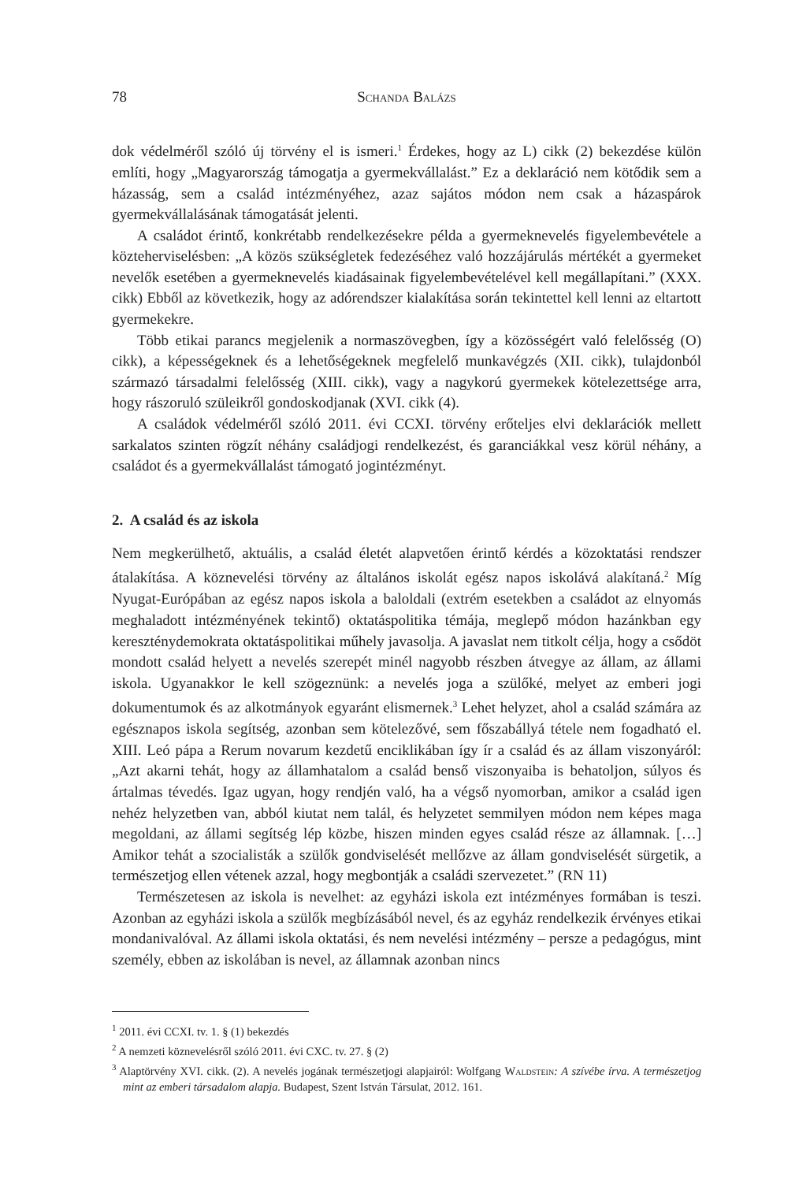78 Schanda Balázs
dok védelméről szóló új törvény el is ismeri.<sup>1</sup> Érdekes, hogy az L) cikk (2) bekezdése külön említi, hogy „Magyarország támogatja a gyermekvállalást.” Ez a deklaráció nem kötődik sem a házasság, sem a család intézményéhez, azaz sajátos módon nem csak a házaspárok gyermekvállalásának támogatását jelenti.
A családot érintő, konkrétabb rendelkezésekre példa a gyermeknevelés figyelembevétele a közteherviselésben: „A közös szükségletek fedezéséhez való hozzájárulás mértékét a gyermeket nevelők esetében a gyermeknevelés kiadásainak figyelembevételével kell megállapítani.” (XXX. cikk) Ebből az következik, hogy az adórendszer kialakítása során tekintettel kell lenni az eltartott gyermekekre.
Több etikai parancs megjelenik a normaszövegben, így a közösségért való felelősség (O) cikk), a képességeknek és a lehetőségeknek megfelelő munkavégzés (XII. cikk), tulajdonból származó társadalmi felelősség (XIII. cikk), vagy a nagykorú gyermekek kötelezettsége arra, hogy rászoruló szüleikről gondoskodjanak (XVI. cikk (4).
A családok védelméről szóló 2011. évi CCXI. törvény erőteljes elvi deklarációk mellett sarkalatos szinten rögzít néhány családjogi rendelkezést, és garanciákkal vesz körül néhány, a családot és a gyermekvállalást támogató jogintézményt.
2. A család és az iskola
Nem megkerülhető, aktuális, a család életét alapvetően érintő kérdés a közoktatási rendszer átalakítása. A köznevelési törvény az általános iskolát egész napos iskolává alakítaná.<sup>2</sup> Míg Nyugat-Európában az egész napos iskola a baloldali (extrém esetekben a családot az elnyomás meghaladott intézményének tekintő) oktatáspolitika témája, meglepő módon hazánkban egy kereszténydemokrata oktatáspolitikai műhely javasolja. A javaslat nem titkolt célja, hogy a csődöt mondott család helyett a nevelés szerepét minél nagyobb részben átvegye az állam, az állami iskola. Ugyanakkor le kell szögeznünk: a nevelés joga a szülőké, melyet az emberi jogi dokumentumok és az alkotmányok egyaránt elismernek.<sup>3</sup> Lehet helyzet, ahol a család számára az egésznapos iskola segítség, azonban sem kötelezővé, sem főszabállyá tétele nem fogadható el. XIII. Leó pápa a Rerum novarum kezdetű enciklikában így ír a család és az állam viszonyáról: „Azt akarni tehát, hogy az államhatalom a család benső viszonyaiba is behatoljon, súlyos és ártalmas tévedés. Igaz ugyan, hogy rendjén való, ha a végső nyomorban, amikor a család igen nehéz helyzetben van, abból kiutat nem talál, és helyzetet semmilyen módon nem képes maga megoldani, az állami segítség lép közbe, hiszen minden egyes család része az államnak. […] Amikor tehát a szocialisták a szülők gondviselését mellőzve az állam gondviselését sürgetik, a természetjog ellen vétenek azzal, hogy megbontják a családi szervezetet.” (RN 11)
Természetesen az iskola is nevelhet: az egyházi iskola ezt intézményes formában is teszi. Azonban az egyházi iskola a szülők megbízásából nevel, és az egyház rendelkezik érvényes etikai mondanivalóval. Az állami iskola oktatási, és nem nevelési intézmény – persze a pedagógus, mint személy, ebben az iskolában is nevel, az államnak azonban nincs
<sup>1</sup> 2011. évi CCXI. tv. 1. § (1) bekezdés
<sup>2</sup> A nemzeti köznevelésről szóló 2011. évi CXC. tv. 27. § (2)
<sup>3</sup> Alaptörvény XVI. cikk. (2). A nevelés jogának természetjogi alapjairól: Wolfgang Waldstein: A szívébe írva. A természetjog mint az emberi társadalom alapja. Budapest, Szent István Társulat, 2012. 161.